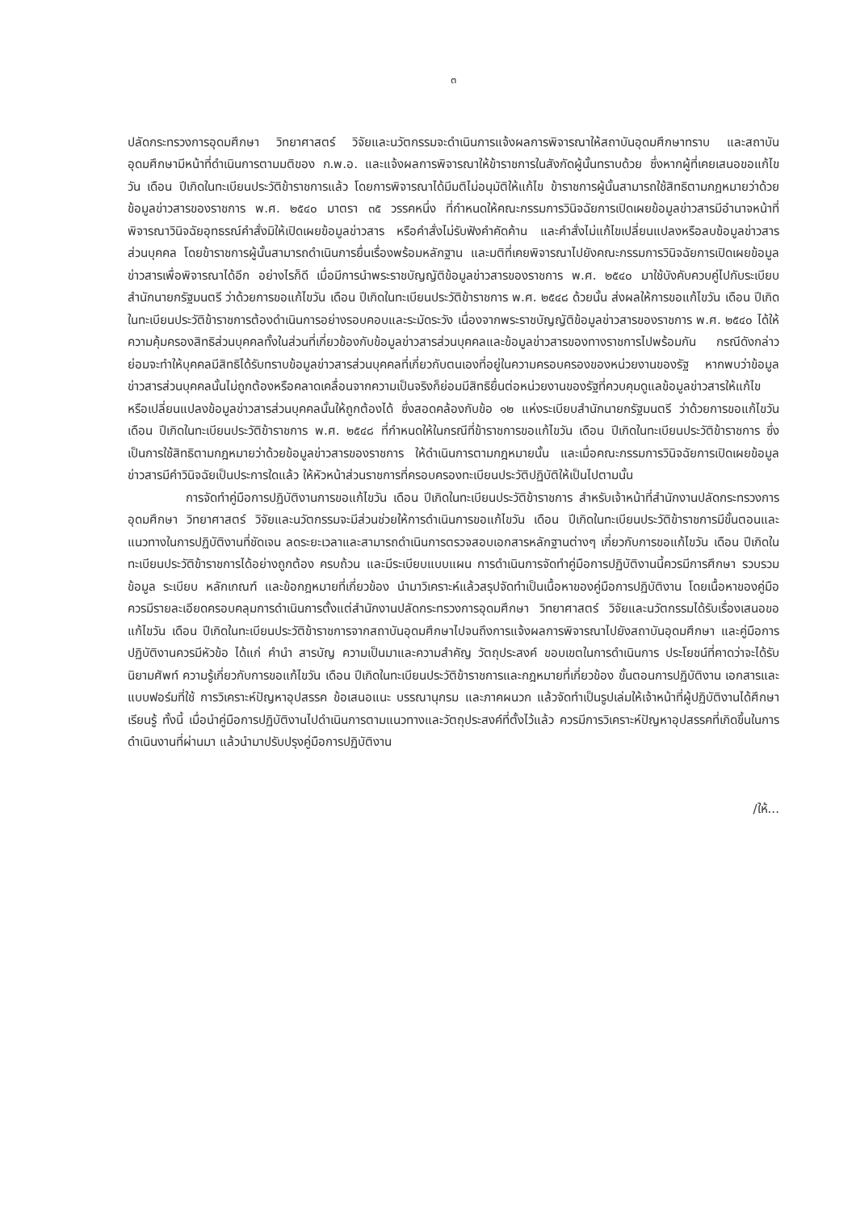๓
ปลัดกระทรวงการอุดมศึกษา วิทยาศาสตร์ วิจัยและนวัตกรรมจะดำเนินการแจ้งผลการพิจารณาให้สถาบันอุดมศึกษาทราบ และสถาบันอุดมศึกษามีหน้าที่ดำเนินการตามมติของ ก.พ.อ. และแจ้งผลการพิจารณาให้ข้าราชการในสังกัดผู้นั้นทราบด้วย ซึ่งหากผู้ที่เคยเสนอขอแก้ไขวัน เดือน ปีเกิดในทะเบียนประวัติข้าราชการแล้ว โดยการพิจารณาได้มีมติไม่อนุมัติให้แก้ไข ข้าราชการผู้นั้นสามารถใช้สิทธิตามกฎหมายว่าด้วยข้อมูลข่าวสารของราชการ พ.ศ. ๒๕๔๐ มาตรา ๓๕ วรรคหนึ่ง ที่กำหนดให้คณะกรรมการวินิจฉัยการเปิดเผยข้อมูลข่าวสารมีอำนาจหน้าที่พิจารณาวินิจฉัยอุทธรณ์คำสั่งมิให้เปิดเผยข้อมูลข่าวสาร หรือคำสั่งไม่รับฟังคำคัดค้าน และคำสั่งไม่แก้ไขเปลี่ยนแปลงหรือลบข้อมูลข่าวสารส่วนบุคคล โดยข้าราชการผู้นั้นสามารถดำเนินการยื่นเรื่องพร้อมหลักฐาน และมติที่เคยพิจารณาไปยังคณะกรรมการวินิจฉัยการเปิดเผยข้อมูลข่าวสารเพื่อพิจารณาได้อีก อย่างไรก็ดี เมื่อมีการนำพระราชบัญญัติข้อมูลข่าวสารของราชการ พ.ศ. ๒๕๔๐ มาใช้บังคับควบคู่ไปกับระเบียบสำนักนายกรัฐมนตรี ว่าด้วยการขอแก้ไขวัน เดือน ปีเกิดในทะเบียนประวัติข้าราชการ พ.ศ. ๒๕๔๘ ด้วยนั้น ส่งผลให้การขอแก้ไขวัน เดือน ปีเกิดในทะเบียนประวัติข้าราชการต้องดำเนินการอย่างรอบคอบและระมัดระวัง เนื่องจากพระราชบัญญัติข้อมูลข่าวสารของราชการ พ.ศ. ๒๕๔๐ ได้ให้ความคุ้มครองสิทธิส่วนบุคคลทั้งในส่วนที่เกี่ยวข้องกับข้อมูลข่าวสารส่วนบุคคลและข้อมูลข่าวสารของทางราชการไปพร้อมกัน กรณีดังกล่าว ย่อมจะทำให้บุคคลมีสิทธิได้รับทราบข้อมูลข่าวสารส่วนบุคคลที่เกี่ยวกับตนเองที่อยู่ในความครอบครองของหน่วยงานของรัฐ หากพบว่าข้อมูลข่าวสารส่วนบุคคลนั้นไม่ถูกต้องหรือคลาดเคลื่อนจากความเป็นจริงก็ย่อมมีสิทธิยื่นต่อหน่วยงานของรัฐที่ควบคุมดูแลข้อมูลข่าวสารให้แก้ไขหรือเปลี่ยนแปลงข้อมูลข่าวสารส่วนบุคคลนั้นให้ถูกต้องได้ ซึ่งสอดคล้องกับข้อ ๑๒ แห่งระเบียบสำนักนายกรัฐมนตรี ว่าด้วยการขอแก้ไขวัน เดือน ปีเกิดในทะเบียนประวัติข้าราชการ พ.ศ. ๒๕๔๘ ที่กำหนดให้ในกรณีที่ข้าราชการขอแก้ไขวัน เดือน ปีเกิดในทะเบียนประวัติข้าราชการ ซึ่งเป็นการใช้สิทธิตามกฎหมายว่าด้วยข้อมูลข่าวสารของราชการ ให้ดำเนินการตามกฎหมายนั้น และเมื่อคณะกรรมการวินิจฉัยการเปิดเผยข้อมูลข่าวสารมีคำวินิจฉัยเป็นประการใดแล้ว ให้หัวหน้าส่วนราชการที่ครอบครองทะเบียนประวัติปฏิบัติให้เป็นไปตามนั้น
การจัดทำคู่มือการปฏิบัติงานการขอแก้ไขวัน เดือน ปีเกิดในทะเบียนประวัติข้าราชการ สำหรับเจ้าหน้าที่สำนักงานปลัดกระทรวงการอุดมศึกษา วิทยาศาสตร์ วิจัยและนวัตกรรมจะมีส่วนช่วยให้การดำเนินการขอแก้ไขวัน เดือน ปีเกิดในทะเบียนประวัติข้าราชการมีขั้นตอนและแนวทางในการปฏิบัติงานที่ชัดเจน ลดระยะเวลาและสามารถดำเนินการตรวจสอบเอกสารหลักฐานต่างๆ เกี่ยวกับการขอแก้ไขวัน เดือน ปีเกิดในทะเบียนประวัติข้าราชการได้อย่างถูกต้อง ครบถ้วน และมีระเบียบแบบแผน การดำเนินการจัดทำคู่มือการปฏิบัติงานนี้ควรมีการศึกษา รวบรวมข้อมูล ระเบียบ หลักเกณฑ์ และข้อกฎหมายที่เกี่ยวข้อง นำมาวิเคราะห์แล้วสรุปจัดทำเป็นเนื้อหาของคู่มือการปฏิบัติงาน โดยเนื้อหาของคู่มือควรมีรายละเอียดครอบคลุมการดำเนินการตั้งแต่สำนักงานปลัดกระทรวงการอุดมศึกษา วิทยาศาสตร์ วิจัยและนวัตกรรมได้รับเรื่องเสนอขอแก้ไขวัน เดือน ปีเกิดในทะเบียนประวัติข้าราชการจากสถาบันอุดมศึกษาไปจนถึงการแจ้งผลการพิจารณาไปยังสถาบันอุดมศึกษา และคู่มือการปฏิบัติงานควรมีหัวข้อ ได้แก่ คำนำ สารบัญ ความเป็นมาและความสำคัญ วัตถุประสงค์ ขอบเขตในการดำเนินการ ประโยชน์ที่คาดว่าจะได้รับ นิยามศัพท์ ความรู้เกี่ยวกับการขอแก้ไขวัน เดือน ปีเกิดในทะเบียนประวัติข้าราชการและกฎหมายที่เกี่ยวข้อง ขั้นตอนการปฏิบัติงาน เอกสารและแบบฟอร์มที่ใช้ การวิเคราะห์ปัญหาอุปสรรค ข้อเสนอแนะ บรรณานุกรม และภาคผนวก แล้วจัดทำเป็นรูปเล่มให้เจ้าหน้าที่ผู้ปฏิบัติงานได้ศึกษาเรียนรู้ ทั้งนี้ เมื่อนำคู่มือการปฏิบัติงานไปดำเนินการตามแนวทางและวัตถุประสงค์ที่ตั้งไว้แล้ว ควรมีการวิเคราะห์ปัญหาอุปสรรคที่เกิดขึ้นในการดำเนินงานที่ผ่านมา แล้วนำมาปรับปรุงคู่มือการปฏิบัติงาน
/ให้...